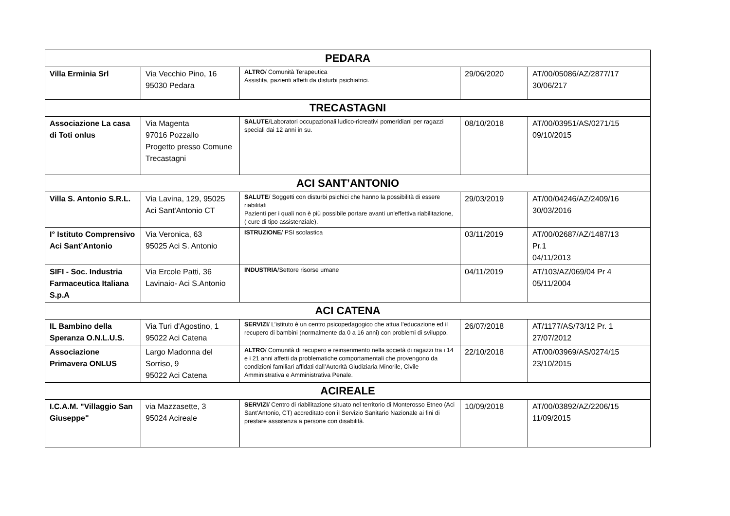| PEDARA | | | | |
| Villa Erminia Srl | Via Vecchio Pino, 16 95030 Pedara | ALTRO / Comunità Terapeutica Assistita, pazienti affetti da disturbi psichiatrici. | 29/06/2020 | AT/00/05086/AZ/2877/17 30/06/217 |
| TRECASTAGNI | | | | |
| Associazione La casa di Toti onlus | Via Magenta 97016 Pozzallo Progetto presso Comune Trecastagni | SALUTE /Laboratori occupazionali ludico-ricreativi pomeridiani per ragazzi speciali dai 12 anni in su. | 08/10/2018 | AT/00/03951/AS/0271/15 09/10/2015 |
| ACI SANT’ANTONIO | | | | |
| Villa S. Antonio S.R.L. | Via Lavina, 129, 95025 Aci Sant'Antonio CT | SALUTE / Soggetti con disturbi psichici che hanno la possibilità di essere riabilitati Pazienti per i quali non è più possibile portare avanti un'effettiva riabilitazione, ( cure di tipo assistenziale). | 29/03/2019 | AT/00/04246/AZ/2409/16 30/03/2016 |
| I° Istituto Comprensivo Aci Sant’Antonio | Via Veronica, 63 95025 Aci S. Antonio | ISTRUZIONE / PSI scolastica | 03/11/2019 | AT/00/02687/AZ/1487/13 Pr.1 04/11/2013 |
| SIFI - Soc. Industria Farmaceutica Italiana S.p.A | Via Ercole Patti, 36 Lavinaio- Aci S.Antonio | INDUSTRIA /Settore risorse umane | 04/11/2019 | AT/103/AZ/069/04 Pr 4 05/11/2004 |
| ACI CATENA | | | | |
| IL Bambino della Speranza O.N.L.U.S. | Via Turi d'Agostino, 1 95022 Aci Catena | SERVIZI / L’istituto è un centro psicopedagogico che attua l’educazione ed il recupero di bambini (normalmente da 0 a 16 anni) con problemi di sviluppo, | 26/07/2018 | AT/1177/AS/73/12 Pr. 1 27/07/2012 |
| Associazione Primavera ONLUS | Largo Madonna del Sorriso, 9 95022 Aci Catena | ALTRO / Comunità di recupero e reinserimento nella società di ragazzi tra i 14 e i 21 anni affetti da problematiche comportamentali che provengono da condizioni familiari affidati dall’Autorità Giudiziaria Minorile, Civile Amministrativa e Amministrativa Penale. | 22/10/2018 | AT/00/03969/AS/0274/15 23/10/2015 |
| ACIREALE | | | | |
| I.C.A.M. "Villaggio San Giuseppe" | via Mazzasette, 3 95024 Acireale | SERVIZI / Centro di riabilitazione situato nel territorio di Monterosso Etneo (Aci Sant’Antonio, CT) accreditato con il Servizio Sanitario Nazionale ai fini di prestare assistenza a persone con disabilità. | 10/09/2018 | AT/00/03892/AZ/2206/15 11/09/2015 |